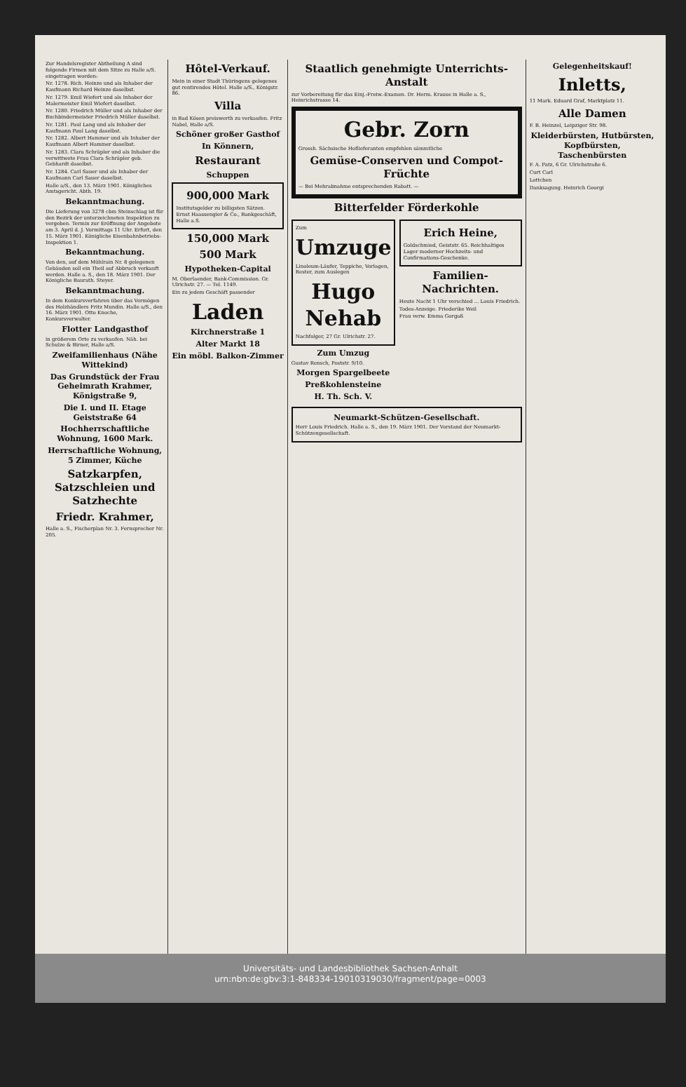Zur Handelsregister Abtheilung A sind folgende Firmen mit dem Sitze zu Halle a/S. eingetragen worden:
Nr. 1278. Rich. Heinze und als Inhaber der Kaufmann Richard Heinze daselbst.
Nr. 1279. Emil Wiefert und als Inhaber der Malermeister Emil Wiefert daselbst.
Nr. 1280. Friedrich Müller und als Inhaber der Buchbindermeister Friedrich Müller daselbst.
Nr. 1281. Paul Lang und als Inhaber der Kaufmann Paul Lang daselbst.
Nr. 1282. Albert Hammer und als Inhaber der Kaufmann Albert Hammer daselbst.
Nr. 1283. Clara Schräpler und als Inhaber die verwittwete Frau Clara Schräpler geb. Gebhardt daselbst.
Nr. 1284. Carl Sauer und als Inhaber der Kaufmann Carl Sauer daselbst.
Halle a/S., den 13. März 1901. Königliches Amtsgericht. Abth. 19.
Bekanntmachung.
Die Lieferung von 3278 cbm Steinschlag ist für den Bezirk der unterzeichneten Inspektion zu vergeben. Termin zur Eröffnung der Angebote am 3. April d. J. Vormittags 11 Uhr. Erfurt, den 15. März 1901. Königliche Eisenbahnbetriebs-Inspektion 1.
Bekanntmachung.
Von den, auf dem Mühlrain Nr. 8 gelegenen Gebäuden soll ein Theil auf Abbruch verkauft werden. Halle a. S., den 18. März 1901. Der Königliche Baurath. Steyer.
Bekanntmachung.
In dem Konkursverfahren über das Vermögen des Holzhändlers Fritz Mundin. Halle a/S., den 16. März 1901. Otto Knoche, Konkursverwalter.
Flotter Landgasthof
in größerem Orte zu verkaufen. Näh. bei Schulze & Birner, Halle a/S.
Zweifamilienhaus (Nähe Wittekind)
Das Grundstück der Frau Geheimrath Krahmer, Königstraße 9,
Die I. und II. Etage Geiststraße 64
Hochherrschaftliche Wohnung, 1600 Mark.
Herrschaftliche Wohnung, 5 Zimmer, Küche
Satzkarpfen, Satzschleien und Satzhechte
Friedr. Krahmer,
Halle a. S., Fischerplan Nr. 3. Fernsprecher Nr. 205.
Hôtel-Verkauf.
Mein in einer Stadt Thüringens gelegenes gut rentirendes Hôtel. Halle a/S., Königstr. 86.
Villa
in Bad Kösen preiswerth zu verkaufen. Fritz Nabel, Halle a/S.
Schöner großer Gasthof
In Könnern,
Restaurant
Schuppen
900,000 Mark
Institutsgelder zu billigsten Sätzen. Ernst Haassengier & Co., Bankgeschäft, Halle a.S.
150,000 Mark
500 Mark
Hypotheken-Capital
M. Oberlaender, Bank-Commission. Gr. Ulrichstr. 27. — Tel. 1149.
Ein zu jedem Geschäft passender
Laden
Kirchnerstraße 1
Alter Markt 18
Ein möbl. Balkon-Zimmer
Staatlich genehmigte Unterrichts-Anstalt
zur Vorbereitung für das Einj.-Freiw.-Examen. Dr. Herm. Krause in Halle a. S., Heinrichstrasse 14.
Gebr. Zorn
Grossh. Sächsische Hoflieferanten empfehlen sämmtliche
Gemüse-Conserven und Compot-Früchte
— Bei Mehrabnahme entsprechenden Rabatt. —
Bitterfelder Förderkohle
Zum
Umzuge
Linoleum-Läufer, Teppiche, Vorlagen, Rester, zum Auslegen
Hugo Nehab
Nachfolger, 27 Gr. Ulrichstr. 27.
Zum Umzug
Gustav Rensch, Poststr. 9/10.
Morgen Spargelbeete
Preßkohlensteine
H. Th. Sch. V.
Erich Heine,
Goldschmied, Geiststr. 65. Reichhaltiges Lager moderner Hochzeits- und Confirmations-Geschenke.
Familien-Nachrichten.
Heute Nacht 1 Uhr verschied ... Louis Friedrich.
Todes-Anzeige. Friederike Weil
Frau verw. Emma Gorgaß
Neumarkt-Schützen-Gesellschaft.
Herr Louis Friedrich. Halle a. S., den 19. März 1901. Der Vorstand der Neumarkt-Schützengesellschaft.
Gelegenheitskauf!
Inletts,
11 Mark. Eduard Graf, Marktplatz 11.
Alle Damen
F. B. Heinzel, Leipziger Str. 98.
Kleiderbürsten, Hutbürsten, Kopfbürsten, Taschenbürsten
F. A. Patz, 6 Gr. Ulrichstraße 6.
Curt Carl
Lottchen
Danksagung. Heinrich Georgi
Universitäts- und Landesbibliothek Sachsen-Anhalt
urn:nbn:de:gbv:3:1-848334-19010319030/fragment/page=0003